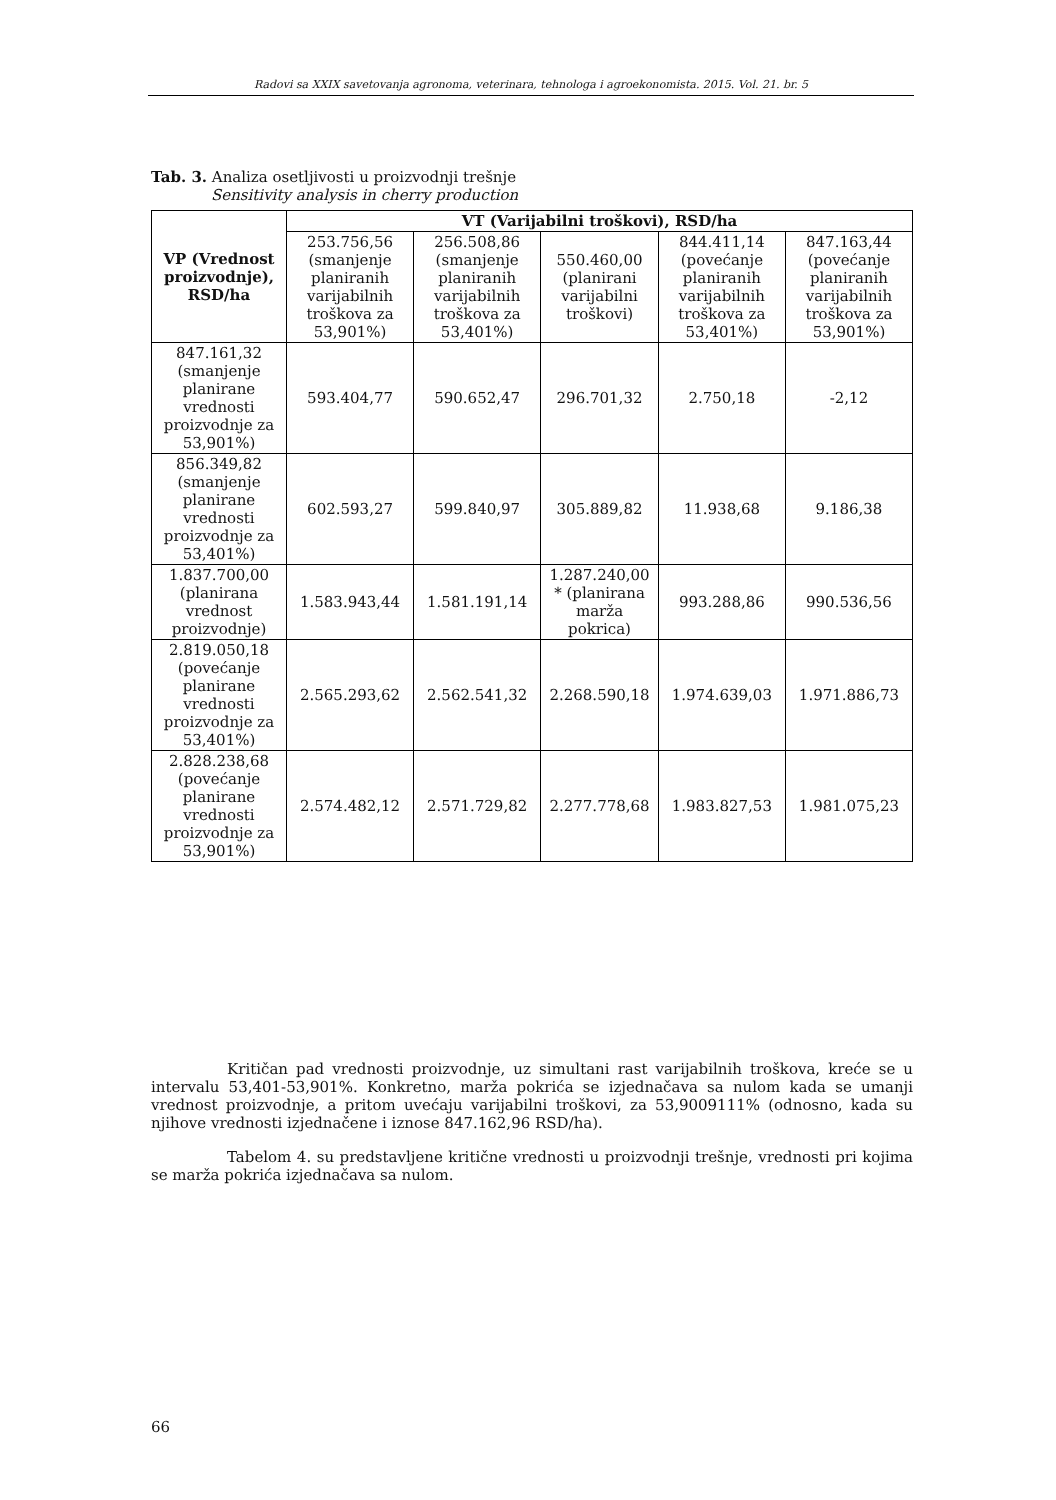Radovi sa XXIX savetovanja agronoma, veterinara, tehnologa i agroekonomista. 2015. Vol. 21. br. 5
Tab. 3. Analiza osetljivosti u proizvodnji trešnje
Sensitivity analysis in cherry production
| VP (Vrednost proizvodnje), RSD/ha | VT (Varijabilni troškovi), RSD/ha | | | | |
| --- | --- | --- | --- | --- | --- |
| | 253.756,56 (smanjenje planiranih varijabilnih troškova za 53,901%) | 256.508,86 (smanjenje planiranih varijabilnih troškova za 53,401%) | 550.460,00 (planirani varijabilni troškovi) | 844.411,14 (povećanje planiranih varijabilnih troškova za 53,401%) | 847.163,44 (povećanje planiranih varijabilnih troškova za 53,901%) |
| 847.161,32 (smanjenje planirane vrednosti proizvodnje za 53,901%) | 593.404,77 | 590.652,47 | 296.701,32 | 2.750,18 | -2,12 |
| 856.349,82 (smanjenje planirane vrednosti proizvodnje za 53,401%) | 602.593,27 | 599.840,97 | 305.889,82 | 11.938,68 | 9.186,38 |
| 1.837.700,00 (planirana vrednost proizvodnje) | 1.583.943,44 | 1.581.191,14 | 1.287.240,00 * (planirana marža pokrica) | 993.288,86 | 990.536,56 |
| 2.819.050,18 (povećanje planirane vrednosti proizvodnje za 53,401%) | 2.565.293,62 | 2.562.541,32 | 2.268.590,18 | 1.974.639,03 | 1.971.886,73 |
| 2.828.238,68 (povećanje planirane vrednosti proizvodnje za 53,901%) | 2.574.482,12 | 2.571.729,82 | 2.277.778,68 | 1.983.827,53 | 1.981.075,23 |
Kritičan pad vrednosti proizvodnje, uz simultani rast varijabilnih troškova, kreće se u intervalu 53,401-53,901%. Konkretno, marža pokrića se izjednačava sa nulom kada se umanji vrednost proizvodnje, a pritom uvećaju varijabilni troškovi, za 53,9009111% (odnosno, kada su njihove vrednosti izjednačene i iznose 847.162,96 RSD/ha).
Tabelom 4. su predstavljene kritične vrednosti u proizvodnji trešnje, vrednosti pri kojima se marža pokrića izjednačava sa nulom.
66